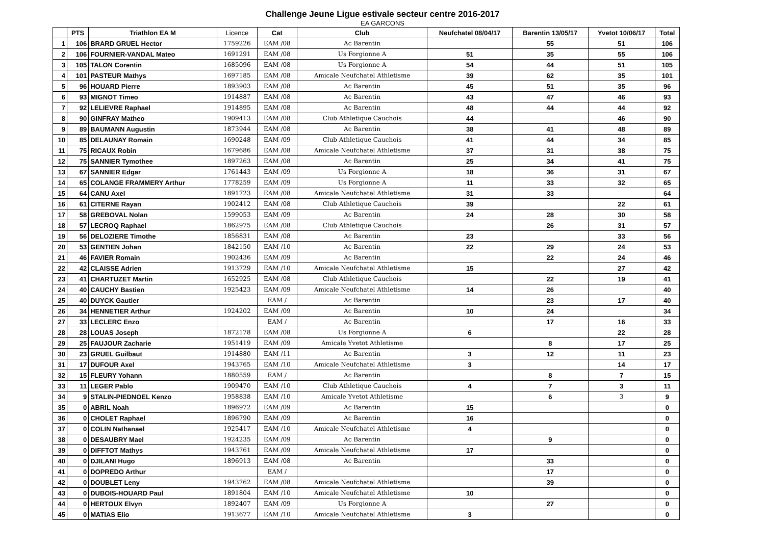Challenge Jeune Ligue estivale secteur centre 2016-2017
EA GARCONS
| | PTS | Triathlon EA M | Licence | Cat | Club | Neufchatel 08/04/17 | Barentin 13/05/17 | Yvetot 10/06/17 | Total |
| --- | --- | --- | --- | --- | --- | --- | --- | --- | --- |
| 1 | 106 | BRARD GRUEL Hector | 1759226 | EAM /08 | Ac Barentin | | 55 | 51 | 106 |
| 2 | 106 | FOURNIER-VANDAL Mateo | 1691291 | EAM /08 | Us Forgionne A | 51 | 35 | 55 | 106 |
| 3 | 105 | TALON Corentin | 1685096 | EAM /08 | Us Forgionne A | 54 | 44 | 51 | 105 |
| 4 | 101 | PASTEUR Mathys | 1697185 | EAM /08 | Amicale Neufchatel Athletisme | 39 | 62 | 35 | 101 |
| 5 | 96 | HOUARD Pierre | 1893903 | EAM /08 | Ac Barentin | 45 | 51 | 35 | 96 |
| 6 | 93 | MIGNOT Timeo | 1914887 | EAM /08 | Ac Barentin | 43 | 47 | 46 | 93 |
| 7 | 92 | LELIEVRE Raphael | 1914895 | EAM /08 | Ac Barentin | 48 | 44 | 44 | 92 |
| 8 | 90 | GINFRAY Matheo | 1909413 | EAM /08 | Club Athletique Cauchois | 44 | | 46 | 90 |
| 9 | 89 | BAUMANN Augustin | 1873944 | EAM /08 | Ac Barentin | 38 | 41 | 48 | 89 |
| 10 | 85 | DELAUNAY Romain | 1690248 | EAM /09 | Club Athletique Cauchois | 41 | 44 | 34 | 85 |
| 11 | 75 | RICAUX Robin | 1679686 | EAM /08 | Amicale Neufchatel Athletisme | 37 | 31 | 38 | 75 |
| 12 | 75 | SANNIER Tymothee | 1897263 | EAM /08 | Ac Barentin | 25 | 34 | 41 | 75 |
| 13 | 67 | SANNIER Edgar | 1761443 | EAM /09 | Us Forgionne A | 18 | 36 | 31 | 67 |
| 14 | 65 | COLANGE FRAMMERY Arthur | 1778259 | EAM /09 | Us Forgionne A | 11 | 33 | 32 | 65 |
| 15 | 64 | CANU Axel | 1891723 | EAM /08 | Amicale Neufchatel Athletisme | 31 | 33 | | 64 |
| 16 | 61 | CITERNE Rayan | 1902412 | EAM /08 | Club Athletique Cauchois | 39 | | 22 | 61 |
| 17 | 58 | GREBOVAL Nolan | 1599053 | EAM /09 | Ac Barentin | 24 | 28 | 30 | 58 |
| 18 | 57 | LECROQ Raphael | 1862975 | EAM /08 | Club Athletique Cauchois | | 26 | 31 | 57 |
| 19 | 56 | DELOZIERE Timothe | 1856831 | EAM /08 | Ac Barentin | 23 | | 33 | 56 |
| 20 | 53 | GENTIEN Johan | 1842150 | EAM /10 | Ac Barentin | 22 | 29 | 24 | 53 |
| 21 | 46 | FAVIER Romain | 1902436 | EAM /09 | Ac Barentin | | 22 | 24 | 46 |
| 22 | 42 | CLAISSE Adrien | 1913729 | EAM /10 | Amicale Neufchatel Athletisme | 15 | | 27 | 42 |
| 23 | 41 | CHARTUZET Martin | 1652925 | EAM /08 | Club Athletique Cauchois | | 22 | 19 | 41 |
| 24 | 40 | CAUCHY Bastien | 1925423 | EAM /09 | Amicale Neufchatel Athletisme | 14 | 26 | | 40 |
| 25 | 40 | DUYCK Gautier | | EAM / | Ac Barentin | | 23 | 17 | 40 |
| 26 | 34 | HENNETIER Arthur | 1924202 | EAM /09 | Ac Barentin | 10 | 24 | | 34 |
| 27 | 33 | LECLERC Enzo | | EAM / | Ac Barentin | | 17 | 16 | 33 |
| 28 | 28 | LOUAS Joseph | 1872178 | EAM /08 | Us Forgionne A | 6 | | 22 | 28 |
| 29 | 25 | FAUJOUR Zacharie | 1951419 | EAM /09 | Amicale Yvetot Athletisme | | 8 | 17 | 25 |
| 30 | 23 | GRUEL Guilbaut | 1914880 | EAM /11 | Ac Barentin | 3 | 12 | 11 | 23 |
| 31 | 17 | DUFOUR Axel | 1943765 | EAM /10 | Amicale Neufchatel Athletisme | 3 | | 14 | 17 |
| 32 | 15 | FLEURY Yohann | 1880559 | EAM / | Ac Barentin | | 8 | 7 | 15 |
| 33 | 11 | LEGER Pablo | 1909470 | EAM /10 | Club Athletique Cauchois | 4 | 7 | 3 | 11 |
| 34 | 9 | STALIN-PIEDNOEL Kenzo | 1958838 | EAM /10 | Amicale Yvetot Athletisme | | 6 | 3 | 9 |
| 35 | 0 | ABRIL Noah | 1896972 | EAM /09 | Ac Barentin | 15 | | | 0 |
| 36 | 0 | CHOLET Raphael | 1896790 | EAM /09 | Ac Barentin | 16 | | | 0 |
| 37 | 0 | COLIN Nathanael | 1925417 | EAM /10 | Amicale Neufchatel Athletisme | 4 | | | 0 |
| 38 | 0 | DESAUBRY Mael | 1924235 | EAM /09 | Ac Barentin | | 9 | | 0 |
| 39 | 0 | DIFFTOT Mathys | 1943761 | EAM /09 | Amicale Neufchatel Athletisme | 17 | | | 0 |
| 40 | 0 | DJILANI Hugo | 1896913 | EAM /08 | Ac Barentin | | 33 | | 0 |
| 41 | 0 | DOPREDO Arthur | | EAM / | | | 17 | | 0 |
| 42 | 0 | DOUBLET Leny | 1943762 | EAM /08 | Amicale Neufchatel Athletisme | | 39 | | 0 |
| 43 | 0 | DUBOIS-HOUARD Paul | 1891804 | EAM /10 | Amicale Neufchatel Athletisme | 10 | | | 0 |
| 44 | 0 | HERTOUX Elvyn | 1892407 | EAM /09 | Us Forgionne A | | 27 | | 0 |
| 45 | 0 | MATIAS Elio | 1913677 | EAM /10 | Amicale Neufchatel Athletisme | 3 | | | 0 |